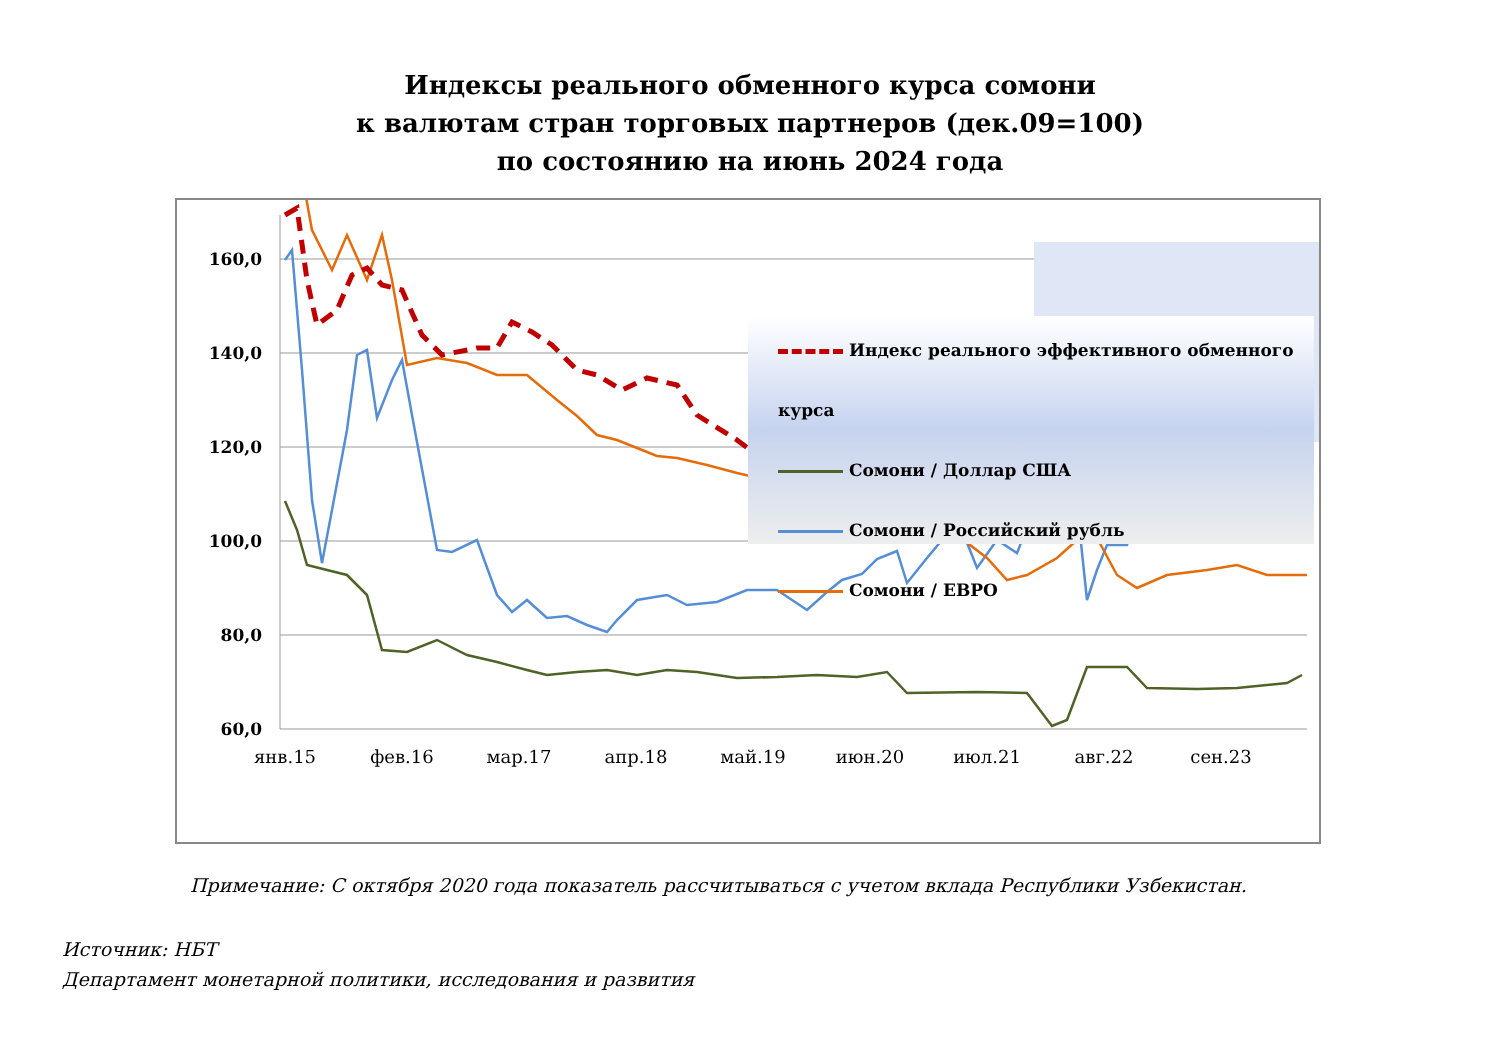Индексы реального обменного курса сомони
к валютам стран торговых партнеров (дек.09=100)
по состоянию на июнь 2024 года
160,0
140,0
120,0
100,0
80,0
60,0
янв.15
фев.16
мар.17
апр.18
май.19
июн.20
июл.21
авг.22
сен.23
Индекс реального эффективного обменного курса
Сомони / Доллар США
Сомони / Российский рубль
Сомони / ЕВРО
Примечание: С октября 2020 года показатель рассчитываться с учетом вклада Республики Узбекистан.
Источник: НБТ
Департамент монетарной политики, исследования и развития